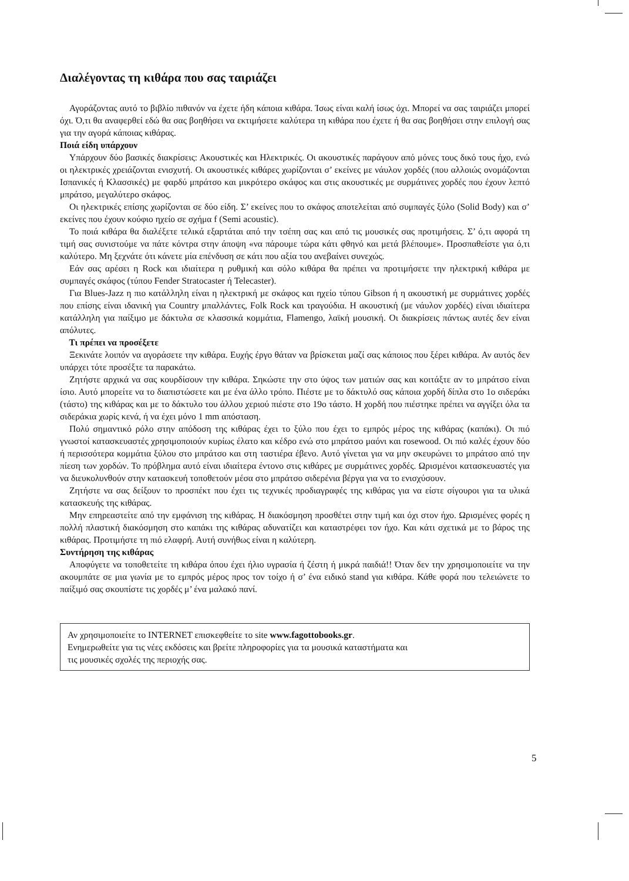Διαλέγοντας τη κιθάρα που σας ταιριάζει
Αγοράζοντας αυτό το βιβλίο πιθανόν να έχετε ήδη κάποια κιθάρα. Ίσως είναι καλή ίσως όχι. Μπορεί να σας ταιριάζει μπορεί όχι. Ό,τι θα αναφερθεί εδώ θα σας βοηθήσει να εκτιμήσετε καλύτερα τη κιθάρα που έχετε ή θα σας βοηθήσει στην επιλογή σας για την αγορά κάποιας κιθάρας.
Ποιά είδη υπάρχουν
Υπάρχουν δύο βασικές διακρίσεις: Ακουστικές και Ηλεκτρικές. Οι ακουστικές παράγουν από μόνες τους δικό τους ήχο, ενώ οι ηλεκτρικές χρειάζονται ενισχυτή. Οι ακουστικές κιθάρες χωρίζονται σ’ εκείνες με νάυλον χορδές (που αλλοιώς ονομάζονται Ισπανικές ή Κλασσικές) με φαρδύ μπράτσο και μικρότερο σκάφος και στις ακουστικές με συρμάτινες χορδές που έχουν λεπτό μπράτσο, μεγαλύτερο σκάφος.
Οι ηλεκτρικές επίσης χωρίζονται σε δύο είδη. Σ’ εκείνες που το σκάφος αποτελείται από συμπαγές ξύλο (Solid Body) και σ’ εκείνες που έχουν κούφιο ηχείο σε σχήμα f (Semi acoustic).
Το ποιά κιθάρα θα διαλέξετε τελικά εξαρτάται από την τσέπη σας και από τις μουσικές σας προτιμήσεις. Σ’ ό,τι αφορά τη τιμή σας συνιστούμε να πάτε κόντρα στην άποψη «να πάρουμε τώρα κάτι φθηνό και μετά βλέπουμε». Προσπαθείστε για ό,τι καλύτερο. Μη ξεχνάτε ότι κάνετε μία επένδυση σε κάτι που αξία του ανεβαίνει συνεχώς.
Εάν σας αρέσει η Rock και ιδιαίτερα η ρυθμική και σόλο κιθάρα θα πρέπει να προτιμήσετε την ηλεκτρική κιθάρα με συμπαγές σκάφος (τύπου Fender Stratocaster ή Telecaster).
Για Blues-Jazz η πιο κατάλληλη είναι η ηλεκτρική με σκάφος και ηχείο τύπου Gibson ή η ακουστική με συρμάτινες χορδές που επίσης είναι ιδανική για Country μπαλλάντες, Folk Rock και τραγούδια. Η ακουστική (με νάυλον χορδές) είναι ιδιαίτερα κατάλληλη για παίξιμο με δάκτυλα σε κλασσικά κομμάτια, Flamengo, λαϊκή μουσική. Οι διακρίσεις πάντως αυτές δεν είναι απόλυτες.
Τι πρέπει να προσέξετε
Ξεκινάτε λοιπόν να αγοράσετε την κιθάρα. Ευχής έργο θάταν να βρίσκεται μαζί σας κάποιος που ξέρει κιθάρα. Αν αυτός δεν υπάρχει τότε προσέξτε τα παρακάτω.
Ζητήστε αρχικά να σας κουρδίσουν την κιθάρα. Σηκώστε την στο ύψος των ματιών σας και κοιτάξτε αν το μπράτσο είναι ίσιο. Αυτό μπορείτε να το διαπιστώσετε και με ένα άλλο τρόπο. Πιέστε με το δάκτυλό σας κάποια χορδή δίπλα στο 1ο σιδεράκι (τάστο) της κιθάρας και με το δάκτυλο του άλλου χεριού πιέστε στο 19ο τάστο. Η χορδή που πιέστηκε πρέπει να αγγίξει όλα τα σιδεράκια χωρίς κενά, ή να έχει μόνο 1 mm απόσταση.
Πολύ σημαντικό ρόλο στην απόδοση της κιθάρας έχει το ξύλο που έχει το εμπρός μέρος της κιθάρας (καπάκι). Οι πιό γνωστοί κατασκευαστές χρησιμοποιούν κυρίως έλατο και κέδρο ενώ στο μπράτσο μαόνι και rosewood. Οι πιό καλές έχουν δύο ή περισσότερα κομμάτια ξύλου στο μπράτσο και στη ταστιέρα έβενο. Αυτό γίνεται για να μην σκευρώνει το μπράτσο από την πίεση των χορδών. Το πρόβλημα αυτό είναι ιδιαίτερα έντονο στις κιθάρες με συρμάτινες χορδές. Ωρισμένοι κατασκευαστές για να διευκολυνθούν στην κατασκευή τοποθετούν μέσα στο μπράτσο σιδερένια βέργα για να το ενισχύσουν.
Ζητήστε να σας δείξουν το προσπέκτ που έχει τις τεχνικές προδιαγραφές της κιθάρας για να είστε σίγουροι για τα υλικά κατασκευής της κιθάρας.
Μην επηρεαστείτε από την εμφάνιση της κιθάρας. Η διακόσμηση προσθέτει στην τιμή και όχι στον ήχο. Ωρισμένες φορές η πολλή πλαστική διακόσμηση στο καπάκι της κιθάρας αδυνατίζει και καταστρέφει τον ήχο. Και κάτι σχετικά με το βάρος της κιθάρας. Προτιμήστε τη πιό ελαφρή. Αυτή συνήθως είναι η καλύτερη.
Συντήρηση της κιθάρας
Αποφύγετε να τοποθετείτε τη κιθάρα όπου έχει ήλιο υγρασία ή ζέστη ή μικρά παιδιά!! Όταν δεν την χρησιμοποιείτε να την ακουμπάτε σε μια γωνία με το εμπρός μέρος προς τον τοίχο ή σ’ ένα ειδικό stand για κιθάρα. Κάθε φορά που τελειώνετε το παίξιμό σας σκουπίστε τις χορδές μ’ ένα μαλακό πανί.
Αν χρησιμοποιείτε το INTERNET επισκεφθείτε το site www.fagottobooks.gr.
Ενημερωθείτε για τις νέες εκδόσεις και βρείτε πληροφορίες για τα μουσικά καταστήματα και
τις μουσικές σχολές της περιοχής σας.
5